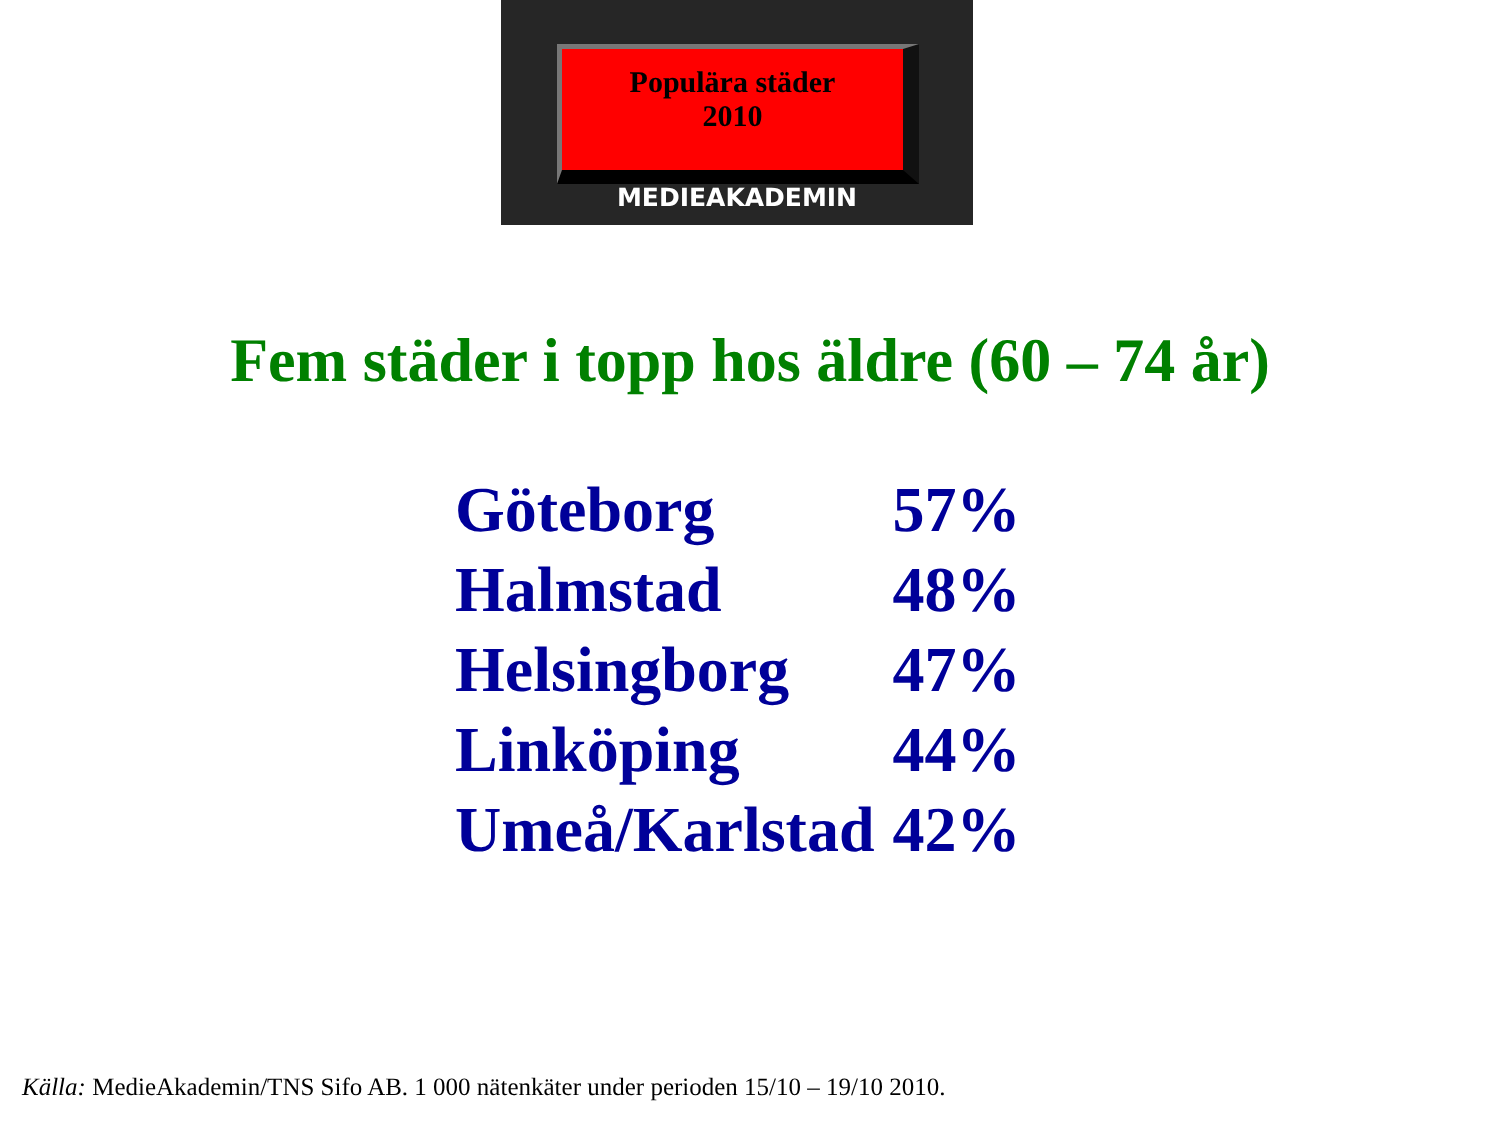Populära städer
2010
MEDIEAKADEMIN
Fem städer i topp hos äldre (60 – 74 år)
| Göteborg | 57% |
| Halmstad | 48% |
| Helsingborg | 47% |
| Linköping | 44% |
| Umeå/Karlstad | 42% |
Källa: MedieAkademin/TNS Sifo AB. 1 000 nätenkäter under perioden 15/10 – 19/10 2010.